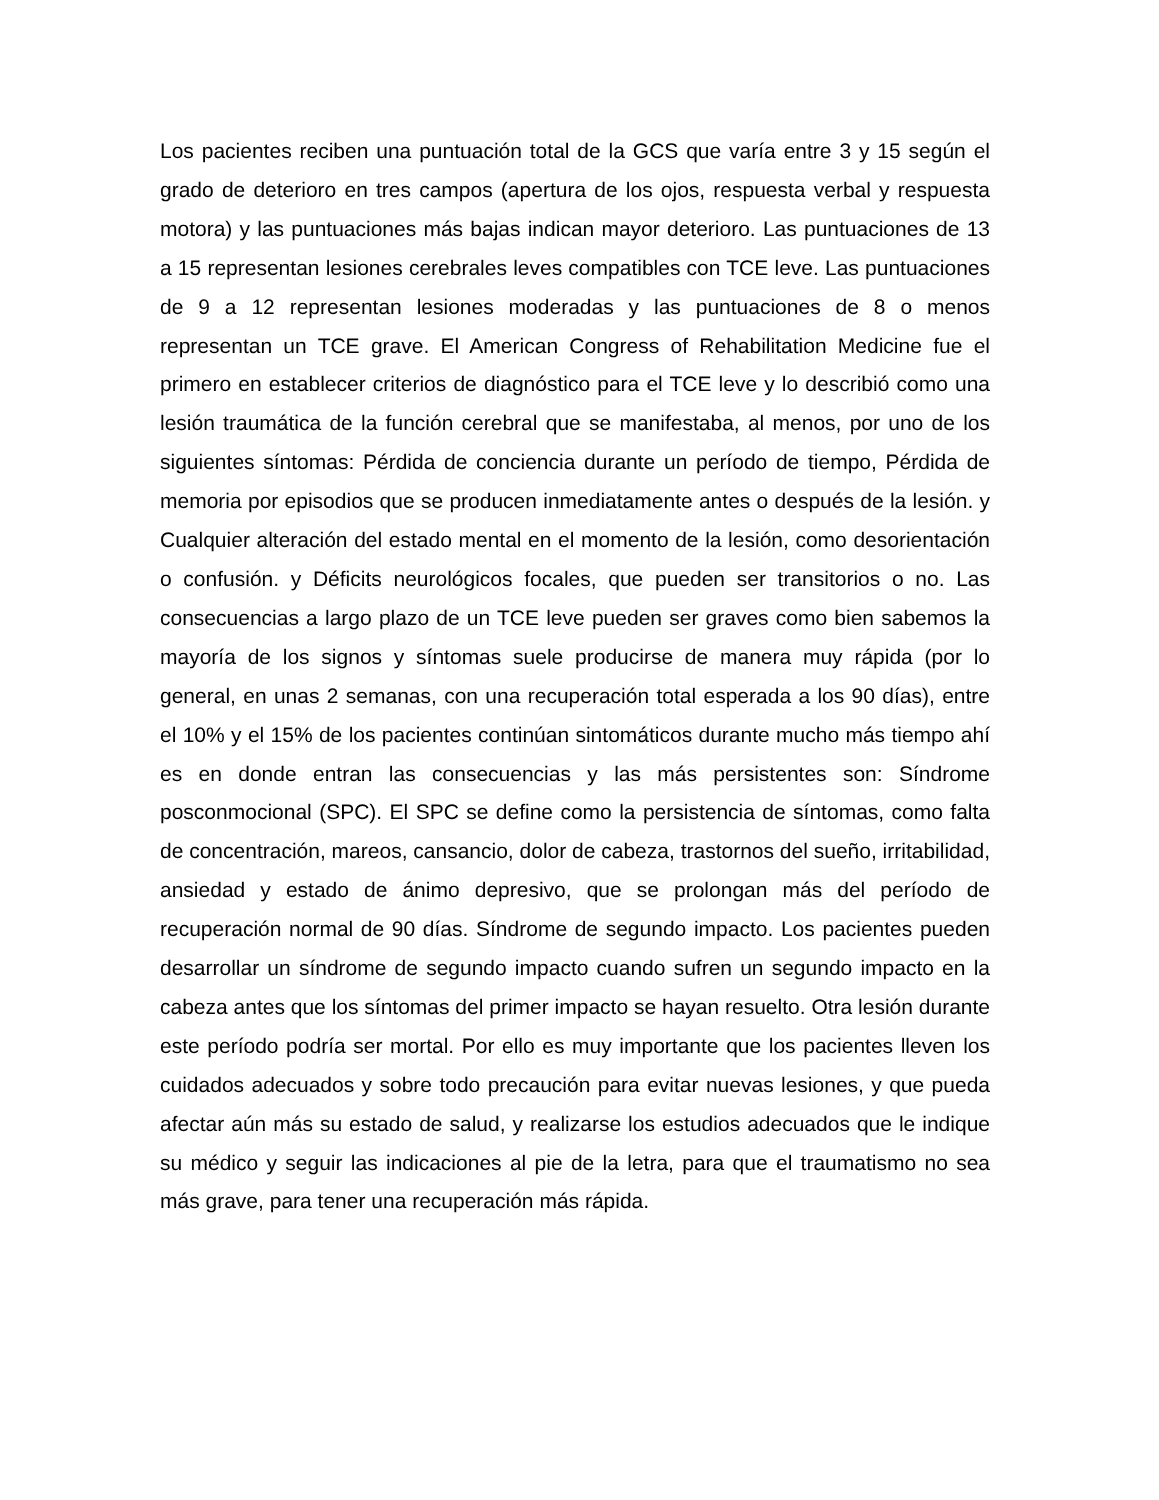Los pacientes reciben una puntuación total de la GCS que varía entre 3 y 15 según el grado de deterioro en tres campos (apertura de los ojos, respuesta verbal y respuesta motora) y las puntuaciones más bajas indican mayor deterioro. Las puntuaciones de 13 a 15 representan lesiones cerebrales leves compatibles con TCE leve. Las puntuaciones de 9 a 12 representan lesiones moderadas y las puntuaciones de 8 o menos representan un TCE grave. El American Congress of Rehabilitation Medicine fue el primero en establecer criterios de diagnóstico para el TCE leve y lo describió como una lesión traumática de la función cerebral que se manifestaba, al menos, por uno de los siguientes síntomas: Pérdida de conciencia durante un período de tiempo, Pérdida de memoria por episodios que se producen inmediatamente antes o después de la lesión. y Cualquier alteración del estado mental en el momento de la lesión, como desorientación o confusión. y Déficits neurológicos focales, que pueden ser transitorios o no. Las consecuencias a largo plazo de un TCE leve pueden ser graves como bien sabemos la mayoría de los signos y síntomas suele producirse de manera muy rápida (por lo general, en unas 2 semanas, con una recuperación total esperada a los 90 días), entre el 10% y el 15% de los pacientes continúan sintomáticos durante mucho más tiempo ahí es en donde entran las consecuencias y las más persistentes son: Síndrome posconmocional (SPC). El SPC se define como la persistencia de síntomas, como falta de concentración, mareos, cansancio, dolor de cabeza, trastornos del sueño, irritabilidad, ansiedad y estado de ánimo depresivo, que se prolongan más del período de recuperación normal de 90 días. Síndrome de segundo impacto. Los pacientes pueden desarrollar un síndrome de segundo impacto cuando sufren un segundo impacto en la cabeza antes que los síntomas del primer impacto se hayan resuelto. Otra lesión durante este período podría ser mortal. Por ello es muy importante que los pacientes lleven los cuidados adecuados y sobre todo precaución para evitar nuevas lesiones, y que pueda afectar aún más su estado de salud, y realizarse los estudios adecuados que le indique su médico y seguir las indicaciones al pie de la letra, para que el traumatismo no sea más grave, para tener una recuperación más rápida.